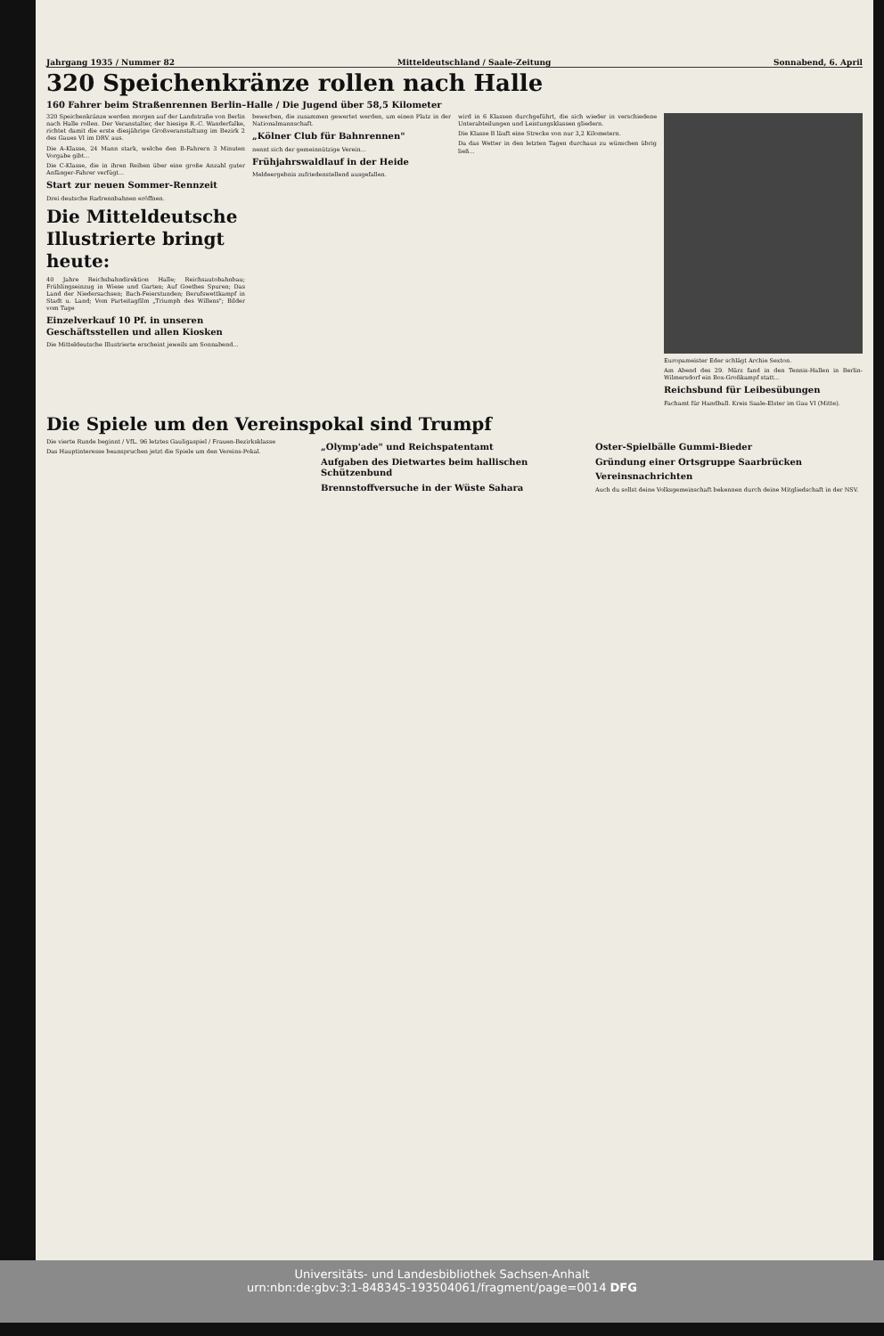Jahrgang 1935 / Nummer 82 Mitteldeutschland / Saale-Zeitung Sonnabend, 6. April
320 Speichenkränze rollen nach Halle
160 Fahrer beim Straßenrennen Berlin–Halle / Die Jugend über 58,5 Kilometer
320 Speichenkränze werden morgen auf der Landstraße von Berlin nach Halle rollen. Der Veranstalter, der hiesige R.-C. Wanderfalke, richtet damit die erste diesjährige Großveranstaltung im Bezirk 2 des Gaues VI im DRV. aus.
Die A-Klasse, 24 Mann stark, welche den B-Fahrern 3 Minuten Vorgabe gibt...
Die C-Klasse, die in ihren Reihen über eine große Anzahl guter Anfänger-Fahrer verfügt...
Start zur neuen Sommer-Rennzeit
Drei deutsche Radrennbahnen eröffnen.
Die Mitteldeutsche Illustrierte bringt heute:
40 Jahre Reichsbahndirektion Halle; Reichsautobahnbau; Frühlingseinzug in Wiese und Garten; Auf Goethes Spuren; Das Land der Niedersachsen; Bach-Feierstunden; Berufswettkampf in Stadt u. Land; Vom Parteitagfilm „Triumph des Willens"; Bilder vom Tage
Einzelverkauf 10 Pf. in unseren Geschäftsstellen und allen Kiosken
Die Mitteldeutsche Illustrierte erscheint jeweils am Sonnabend...
bewerben, die zusammen gewertet werden, um einen Platz in der Nationalmannschaft.
„Kölner Club für Bahnrennen"
nennt sich der gemeinnützige Verein...
Frühjahrswaldlauf in der Heide
Meldeergebnis zufriedenstellend ausgefallen.
wird in 6 Klassen durchgeführt, die sich wieder in verschiedene Unterabteilungen und Leistungsklassen gliedern.
Die Klasse B läuft eine Strecke von nur 3,2 Kilometern.
Da das Wetter in den letzten Tagen durchaus zu wünschen übrig ließ...
Europameister Eder schlägt Archie Sexton.
Am Abend des 29. März fand in den Tennis-Hallen in Berlin-Wilmersdorf ein Box-Großkampf statt...
Reichsbund für Leibesübungen
Fachamt für Handball. Kreis Saale-Elster im Gau VI (Mitte).
Die Spiele um den Vereinspokal sind Trumpf
Die vierte Runde beginnt / VfL. 96 letztes Gauligaspiel / Frauen-Bezirksklasse
Das Hauptinteresse beanspruchen jetzt die Spiele um den Vereins-Pokal.
„Olymp'ade" und Reichspatentamt
Aufgaben des Dietwartes beim hallischen Schützenbund
Brennstoffversuche in der Wüste Sahara
Oster-Spielbälle Gummi-Bieder
Gründung einer Ortsgruppe Saarbrücken
Vereinsnachrichten
Auch du sollst deine Volksgemeinschaft bekennen durch deine Mitgliedschaft in der NSV.
Universitäts- und Landesbibliothek Sachsen-Anhalt
urn:nbn:de:gbv:3:1-848345-193504061/fragment/page=0014 DFG